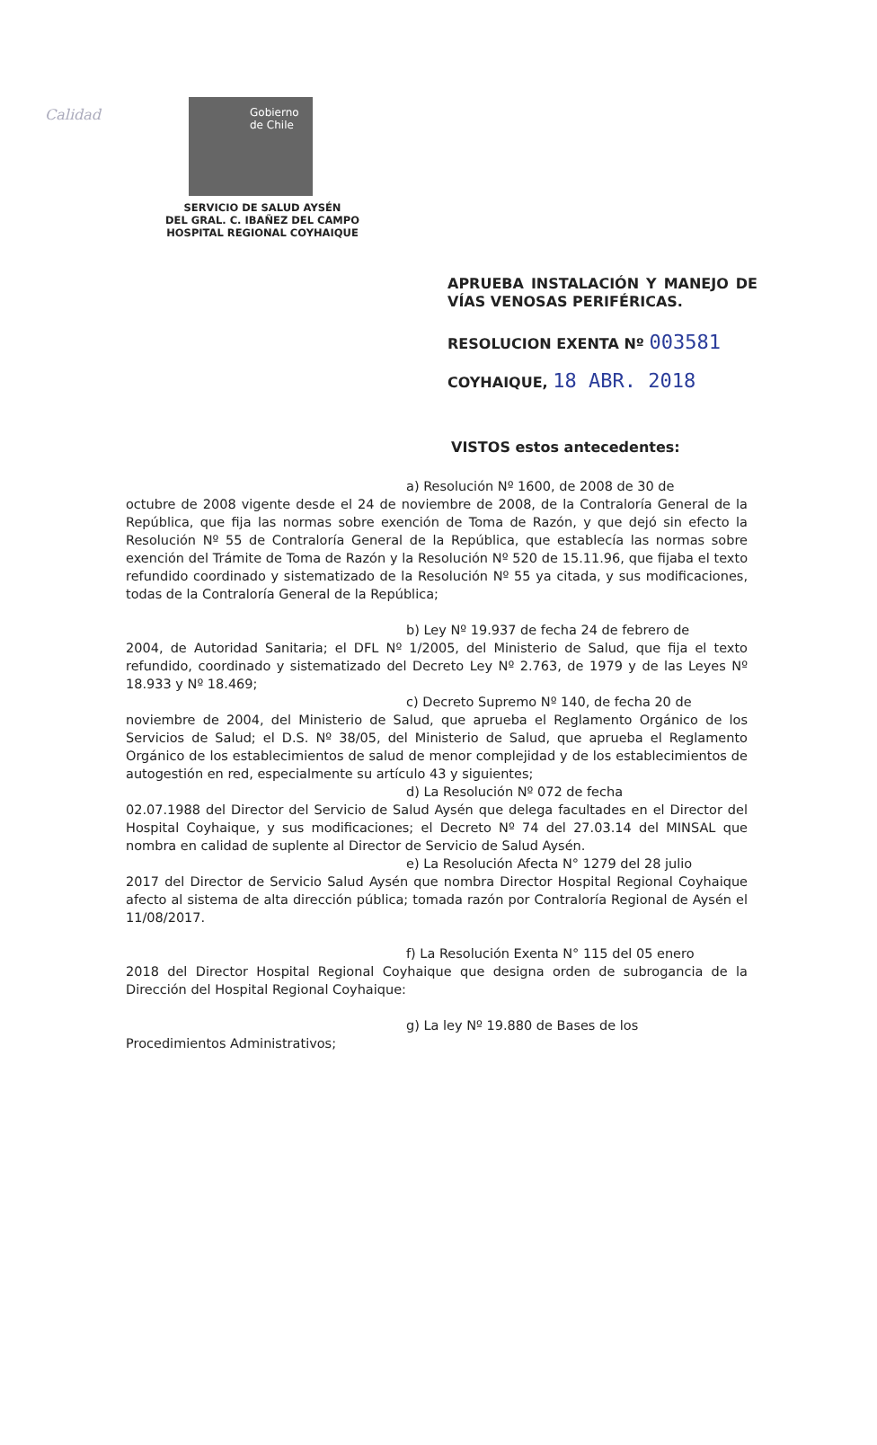Calidad
Gobierno
de Chile
SERVICIO DE SALUD AYSÉN
DEL GRAL. C. IBAÑEZ DEL CAMPO
HOSPITAL REGIONAL COYHAIQUE
APRUEBA INSTALACIÓN Y MANEJO DE VÍAS VENOSAS PERIFÉRICAS.
RESOLUCION EXENTA Nº 003581
COYHAIQUE, 18 ABR. 2018
VISTOS estos antecedentes:
a) Resolución Nº 1600, de 2008 de 30 de
octubre de 2008 vigente desde el 24 de noviembre de 2008, de la Contraloría General de la República, que fija las normas sobre exención de Toma de Razón, y que dejó sin efecto la Resolución Nº 55 de Contraloría General de la República, que establecía las normas sobre exención del Trámite de Toma de Razón y la Resolución Nº 520 de 15.11.96, que fijaba el texto refundido coordinado y sistematizado de la Resolución Nº 55 ya citada, y sus modificaciones, todas de la Contraloría General de la República;
b) Ley Nº 19.937 de fecha 24 de febrero de
2004, de Autoridad Sanitaria; el DFL Nº 1/2005, del Ministerio de Salud, que fija el texto refundido, coordinado y sistematizado del Decreto Ley Nº 2.763, de 1979 y de las Leyes Nº 18.933 y Nº 18.469;
c) Decreto Supremo Nº 140, de fecha 20 de
noviembre de 2004, del Ministerio de Salud, que aprueba el Reglamento Orgánico de los Servicios de Salud; el D.S. Nº 38/05, del Ministerio de Salud, que aprueba el Reglamento Orgánico de los establecimientos de salud de menor complejidad y de los establecimientos de autogestión en red, especialmente su artículo 43 y siguientes;
d) La Resolución Nº 072 de fecha
02.07.1988 del Director del Servicio de Salud Aysén que delega facultades en el Director del Hospital Coyhaique, y sus modificaciones; el Decreto Nº 74 del 27.03.14 del MINSAL que nombra en calidad de suplente al Director de Servicio de Salud Aysén.
e) La Resolución Afecta N° 1279 del 28 julio
2017 del Director de Servicio Salud Aysén que nombra Director Hospital Regional Coyhaique afecto al sistema de alta dirección pública; tomada razón por Contraloría Regional de Aysén el 11/08/2017.
f) La Resolución Exenta N° 115 del 05 enero
2018 del Director Hospital Regional Coyhaique que designa orden de subrogancia de la Dirección del Hospital Regional Coyhaique:
g) La ley Nº 19.880 de Bases de los
Procedimientos Administrativos;